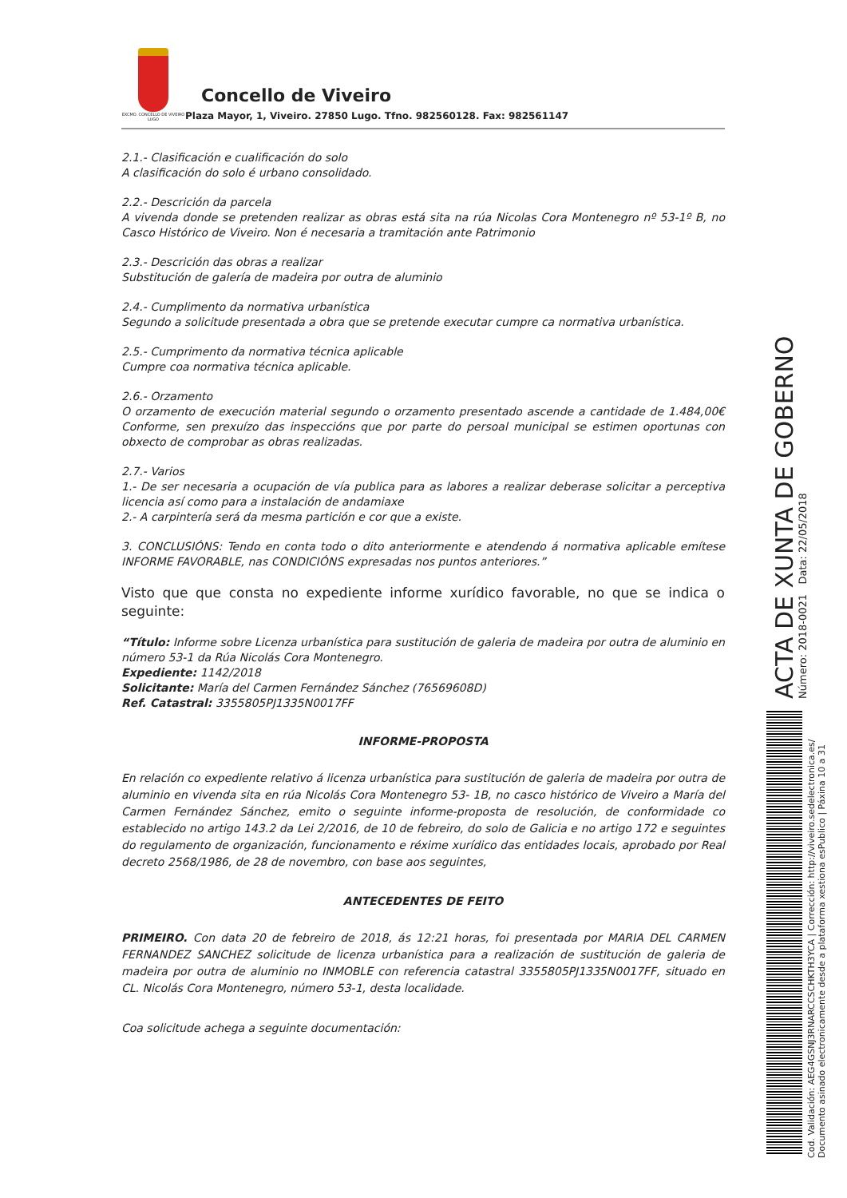EXCMO. CONCELLO DE VIVEIRO LUGO
Concello de Viveiro
Plaza Mayor, 1, Viveiro. 27850 Lugo. Tfno. 982560128. Fax: 982561147
2.1.- Clasificación e cualificación do solo
A clasificación do solo é urbano consolidado.
2.2.- Descrición da parcela
A vivenda donde se pretenden realizar as obras está sita na rúa Nicolas Cora Montenegro nº 53-1º B, no Casco Histórico de Viveiro. Non é necesaria a tramitación ante Patrimonio
2.3.- Descrición das obras a realizar
Substitución de galería de madeira por outra de aluminio
2.4.- Cumplimento da normativa urbanística
Segundo a solicitude presentada a obra que se pretende executar cumpre ca normativa urbanística.
2.5.- Cumprimento da normativa técnica aplicable
Cumpre coa normativa técnica aplicable.
2.6.- Orzamento
O orzamento de execución material segundo o orzamento presentado ascende a cantidade de 1.484,00€ Conforme, sen prexuízo das inspeccións que por parte do persoal municipal se estimen oportunas con obxecto de comprobar as obras realizadas.
2.7.- Varios
1.- De ser necesaria a ocupación de vía publica para as labores a realizar deberase solicitar a perceptiva licencia así como para a instalación de andamiaxe
2.- A carpintería será da mesma partición e cor que a existe.
3. CONCLUSIÓNS: Tendo en conta todo o dito anteriormente e atendendo á normativa aplicable emítese INFORME FAVORABLE, nas CONDICIÓNS expresadas nos puntos anteriores.”
Visto que que consta no expediente informe xurídico favorable, no que se indica o seguinte:
“Título: Informe sobre Licenza urbanística para sustitución de galeria de madeira por outra de aluminio en número 53-1 da Rúa Nicolás Cora Montenegro.
Expediente: 1142/2018
Solicitante: María del Carmen Fernández Sánchez (76569608D)
Ref. Catastral: 3355805PJ1335N0017FF
INFORME-PROPOSTA
En relación co expediente relativo á licenza urbanística para sustitución de galeria de madeira por outra de aluminio en vivenda sita en rúa Nicolás Cora Montenegro 53- 1B, no casco histórico de Viveiro a María del Carmen Fernández Sánchez, emito o seguinte informe-proposta de resolución, de conformidade co establecido no artigo 143.2 da Lei 2/2016, de 10 de febreiro, do solo de Galicia e no artigo 172 e seguintes do regulamento de organización, funcionamento e réxime xurídico das entidades locais, aprobado por Real decreto 2568/1986, de 28 de novembro, con base aos seguintes,
ANTECEDENTES DE FEITO
PRIMEIRO. Con data 20 de febreiro de 2018, ás 12:21 horas, foi presentada por MARIA DEL CARMEN FERNANDEZ SANCHEZ solicitude de licenza urbanística para a realización de sustitución de galeria de madeira por outra de aluminio no INMOBLE con referencia catastral 3355805PJ1335N0017FF, situado en CL. Nicolás Cora Montenegro, número 53-1, desta localidade.
Coa solicitude achega a seguinte documentación:
ACTA DE XUNTA DE GOBERNO Número: 2018-0021 Data: 22/05/2018
Cod. Validación: AEG4GSNJ3RNARCCSCHKTH3YCA | Corrección: http://viveiro.sedelectronica.es/
Documento asinado electronicamente desde a plataforma xestiona esPublico | Páxina 10 a 31